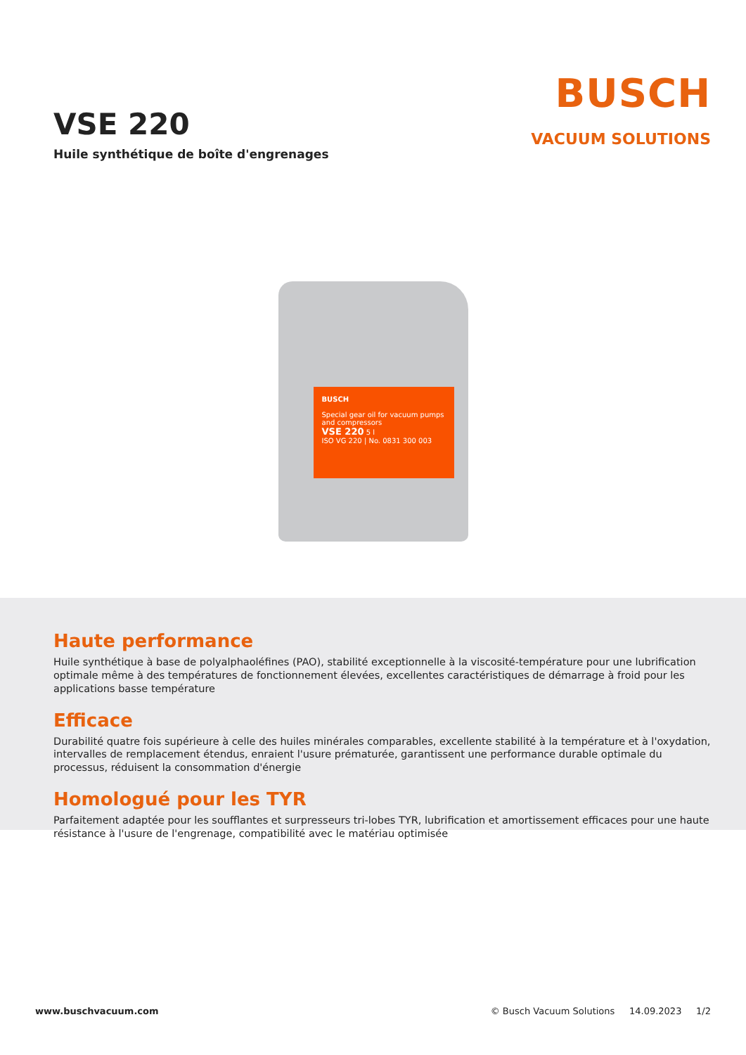VSE 220
Huile synthétique de boîte d'engrenages
BUSCH
VACUUM SOLUTIONS
BUSCH
Special gear oil for vacuum pumps and compressors
VSE 220 5 l
ISO VG 220 | No. 0831 300 003
Haute performance
Huile synthétique à base de polyalphaoléfines (PAO), stabilité exceptionnelle à la viscosité-température pour une lubrification optimale même à des températures de fonctionnement élevées, excellentes caractéristiques de démarrage à froid pour les applications basse température
Efficace
Durabilité quatre fois supérieure à celle des huiles minérales comparables, excellente stabilité à la température et à l'oxydation, intervalles de remplacement étendus, enraient l'usure prématurée, garantissent une performance durable optimale du processus, réduisent la consommation d'énergie
Homologué pour les TYR
Parfaitement adaptée pour les soufflantes et surpresseurs tri-lobes TYR, lubrification et amortissement efficaces pour une haute résistance à l'usure de l'engrenage, compatibilité avec le matériau optimisée
www.buschvacuum.com © Busch Vacuum Solutions 14.09.2023 1/2